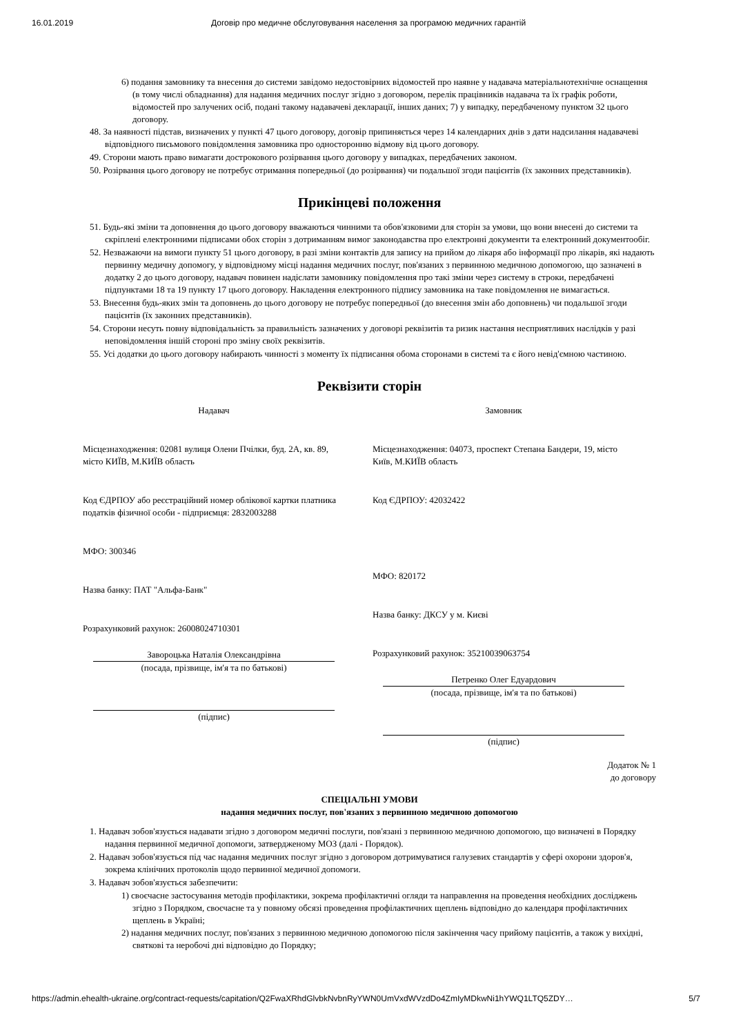16.01.2019 Договір про медичне обслуговування населення за програмою медичних гарантій
6) подання замовнику та внесення до системи завідомо недостовірних відомостей про наявне у надавача матеріальнотехнічне оснащення (в тому числі обладнання) для надання медичних послуг згідно з договором, перелік працівників надавача та їх графік роботи, відомостей про залучених осіб, подані такому надавачеві декларації, інших даних; 7) у випадку, передбаченому пунктом 32 цього договору.
48. За наявності підстав, визначених у пункті 47 цього договору, договір припиняється через 14 календарних днів з дати надсилання надавачеві відповідного письмового повідомлення замовника про односторонню відмову від цього договору.
49. Сторони мають право вимагати дострокового розірвання цього договору у випадках, передбачених законом.
50. Розірвання цього договору не потребує отримання попередньої (до розірвання) чи подальшої згоди пацієнтів (їх законних представників).
Прикінцеві положення
51. Будь-які зміни та доповнення до цього договору вважаються чинними та обов'язковими для сторін за умови, що вони внесені до системи та скріплені електронними підписами обох сторін з дотриманням вимог законодавства про електронні документи та електронний документообіг.
52. Незважаючи на вимоги пункту 51 цього договору, в разі зміни контактів для запису на прийом до лікаря або інформації про лікарів, які надають первинну медичну допомогу, у відповідному місці надання медичних послуг, пов'язаних з первинною медичною допомогою, що зазначені в додатку 2 до цього договору, надавач повинен надіслати замовнику повідомлення про такі зміни через систему в строки, передбачені підпунктами 18 та 19 пункту 17 цього договору. Накладення електронного підпису замовника на таке повідомлення не вимагається.
53. Внесення будь-яких змін та доповнень до цього договору не потребує попередньої (до внесення змін або доповнень) чи подальшої згоди пацієнтів (їх законних представників).
54. Сторони несуть повну відповідальність за правильність зазначених у договорі реквізитів та ризик настання несприятливих наслідків у разі неповідомлення іншій стороні про зміну своїх реквізитів.
55. Усі додатки до цього договору набирають чинності з моменту їх підписання обома сторонами в системі та є його невід'ємною частиною.
Реквізити сторін
Надавач
Місцезнаходження: 02081 вулиця Олени Пчілки, буд. 2А, кв. 89, місто КИЇВ, М.КИЇВ область
Код ЄДРПОУ або реєстраційний номер облікової картки платника податків фізичної особи - підприємця: 2832003288
МФО: 300346
Назва банку: ПАТ "Альфа-Банк"
Розрахунковий рахунок: 26008024710301
Завороцька Наталія Олександрівна
(посада, прізвище, ім'я та по батькові)
(підпис)
Замовник
Місцезнаходження: 04073, проспект Степана Бандери, 19, місто Київ, М.КИЇВ область
Код ЄДРПОУ: 42032422
МФО: 820172
Назва банку: ДКСУ у м. Києві
Розрахунковий рахунок: 35210039063754
Петренко Олег Едуардович
(посада, прізвище, ім'я та по батькові)
(підпис)
Додаток № 1
до договору
СПЕЦІАЛЬНІ УМОВИ
надання медичних послуг, пов'язаних з первинною медичною допомогою
1. Надавач зобов'язується надавати згідно з договором медичні послуги, пов'язані з первинною медичною допомогою, що визначені в Порядку надання первинної медичної допомоги, затвердженому МОЗ (далі - Порядок).
2. Надавач зобов'язується під час надання медичних послуг згідно з договором дотримуватися галузевих стандартів у сфері охорони здоров'я, зокрема клінічних протоколів щодо первинної медичної допомоги.
3. Надавач зобов'язується забезпечити:
1) своєчасне застосування методів профілактики, зокрема профілактичні огляди та направлення на проведення необхідних досліджень згідно з Порядком, своєчасне та у повному обсязі проведення профілактичних щеплень відповідно до календаря профілактичних щеплень в Україні;
2) надання медичних послуг, пов'язаних з первинною медичною допомогою після закінчення часу прийому пацієнтів, а також у вихідні, святкові та неробочі дні відповідно до Порядку;
https://admin.ehealth-ukraine.org/contract-requests/capitation/Q2FwaXRhdGlvbkNvbnRyYWN0UmVxdWVzdDo4ZmIyMDkwNi1hYWQ1LTQ5ZDY… 5/7